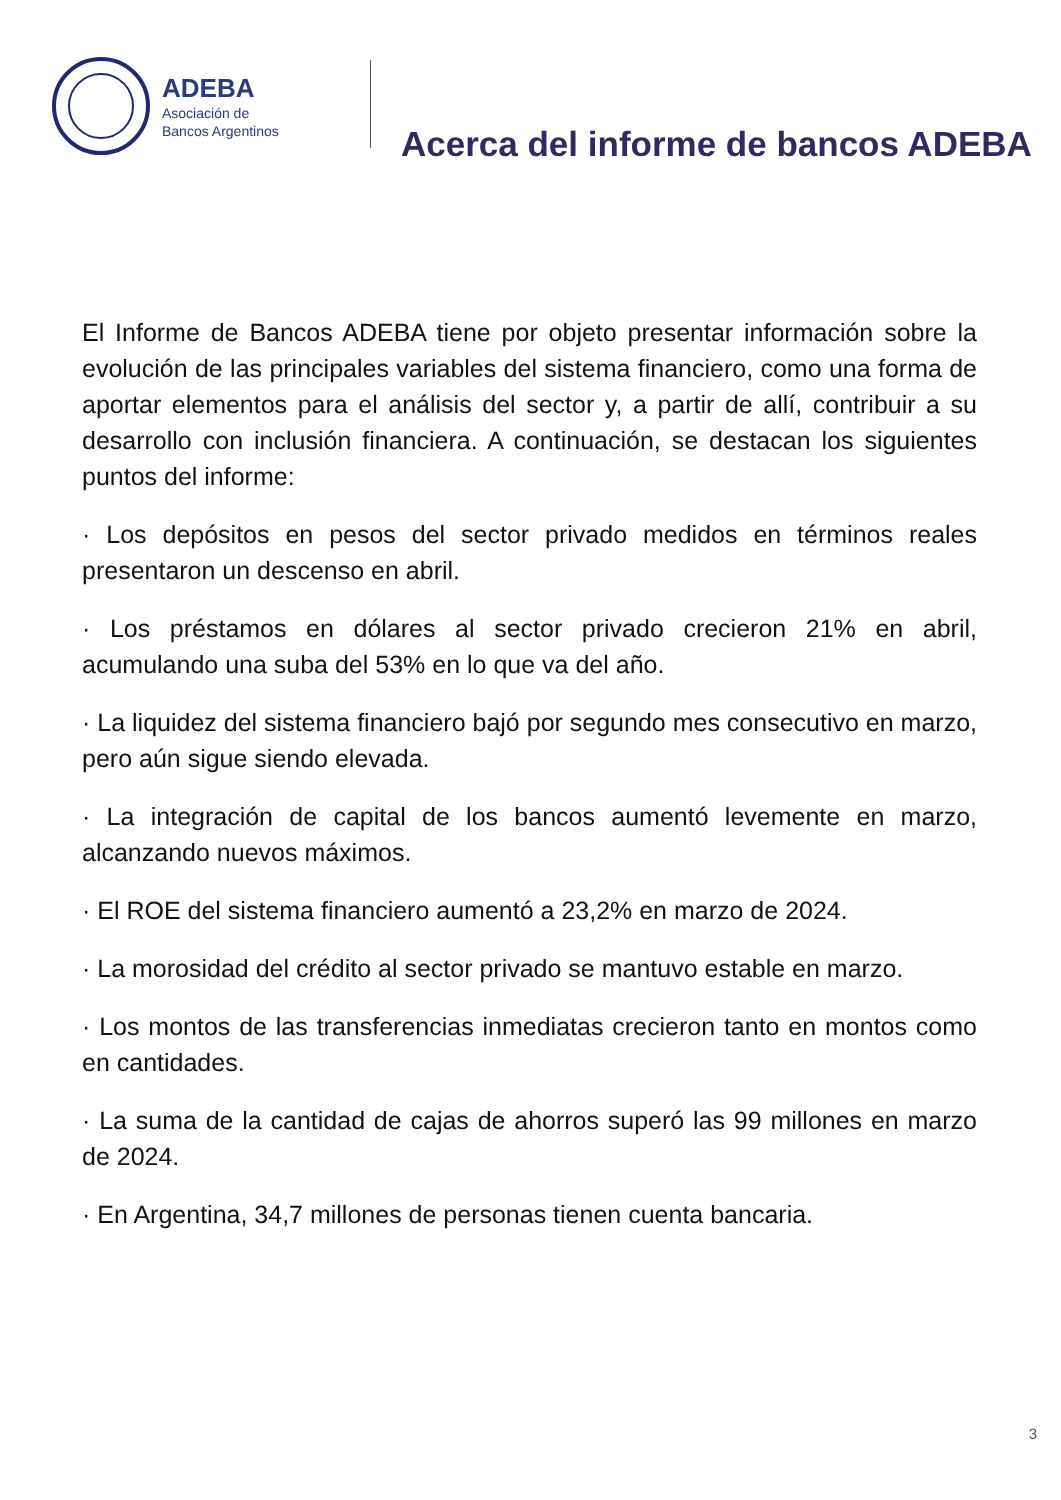ADEBA
Asociación de
Bancos Argentinos
Acerca del informe de bancos ADEBA
El Informe de Bancos ADEBA tiene por objeto presentar información sobre la evolución de las principales variables del sistema financiero, como una forma de aportar elementos para el análisis del sector y, a partir de allí, contribuir a su desarrollo con inclusión financiera. A continuación, se destacan los siguientes puntos del informe:
· Los depósitos en pesos del sector privado medidos en términos reales presentaron un descenso en abril.
· Los préstamos en dólares al sector privado crecieron 21% en abril, acumulando una suba del 53% en lo que va del año.
· La liquidez del sistema financiero bajó por segundo mes consecutivo en marzo, pero aún sigue siendo elevada.
· La integración de capital de los bancos aumentó levemente en marzo, alcanzando nuevos máximos.
· El ROE del sistema financiero aumentó a 23,2% en marzo de 2024.
· La morosidad del crédito al sector privado se mantuvo estable en marzo.
· Los montos de las transferencias inmediatas crecieron tanto en montos como en cantidades.
· La suma de la cantidad de cajas de ahorros superó las 99 millones en marzo de 2024.
· En Argentina, 34,7 millones de personas tienen cuenta bancaria.
3